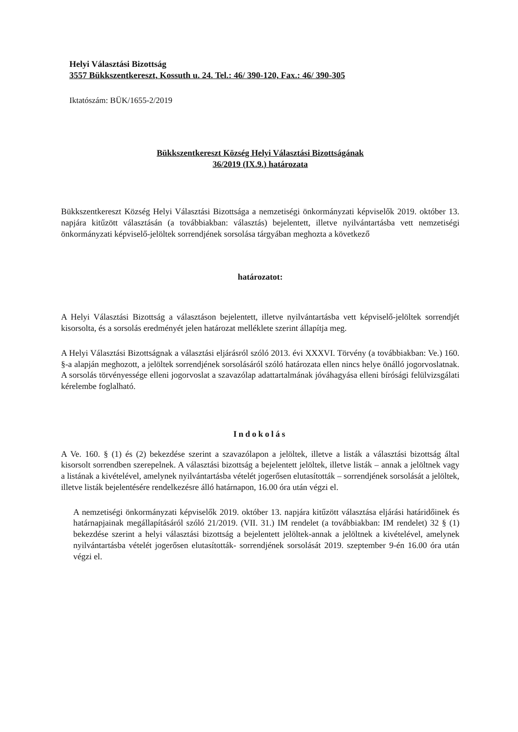Helyi Választási Bizottság
3557 Bükkszentkereszt, Kossuth u. 24. Tel.: 46/ 390-120, Fax.: 46/ 390-305
Iktatószám: BÜK/1655-2/2019
Bükkszentkereszt Község Helyi Választási Bizottságának
36/2019 (IX.9.) határozata
Bükkszentkereszt Község Helyi Választási Bizottsága a nemzetiségi önkormányzati képviselők 2019. október 13. napjára kitűzött választásán (a továbbiakban: választás) bejelentett, illetve nyilvántartásba vett nemzetiségi önkormányzati képviselő-jelöltek sorrendjének sorsolása tárgyában meghozta a következő
határozatot:
A Helyi Választási Bizottság a választáson bejelentett, illetve nyilvántartásba vett képviselő-jelöltek sorrendjét kisorsolta, és a sorsolás eredményét jelen határozat melléklete szerint állapítja meg.
A Helyi Választási Bizottságnak a választási eljárásról szóló 2013. évi XXXVI. Törvény (a továbbiakban: Ve.) 160. §-a alapján meghozott, a jelöltek sorrendjének sorsolásáról szóló határozata ellen nincs helye önálló jogorvoslatnak. A sorsolás törvényessége elleni jogorvoslat a szavazólap adattartalmának jóváhagyása elleni bírósági felülvizsgálati kérelembe foglalható.
Indokolás
A Ve. 160. § (1) és (2) bekezdése szerint a szavazólapon a jelöltek, illetve a listák a választási bizottság által kisorsolt sorrendben szerepelnek. A választási bizottság a bejelentett jelöltek, illetve listák – annak a jelöltnek vagy a listának a kivételével, amelynek nyilvántartásba vételét jogerősen elutasították – sorrendjének sorsolását a jelöltek, illetve listák bejelentésére rendelkezésre álló határnapon, 16.00 óra után végzi el.
A nemzetiségi önkormányzati képviselők 2019. október 13. napjára kitűzött választása eljárási határidőinek és határnapjainak megállapításáról szóló 21/2019. (VII. 31.) IM rendelet (a továbbiakban: IM rendelet) 32 § (1) bekezdése szerint a helyi választási bizottság a bejelentett jelöltek-annak a jelöltnek a kivételével, amelynek nyilvántartásba vételét jogerősen elutasították- sorrendjének sorsolását 2019. szeptember 9-én 16.00 óra után végzi el.